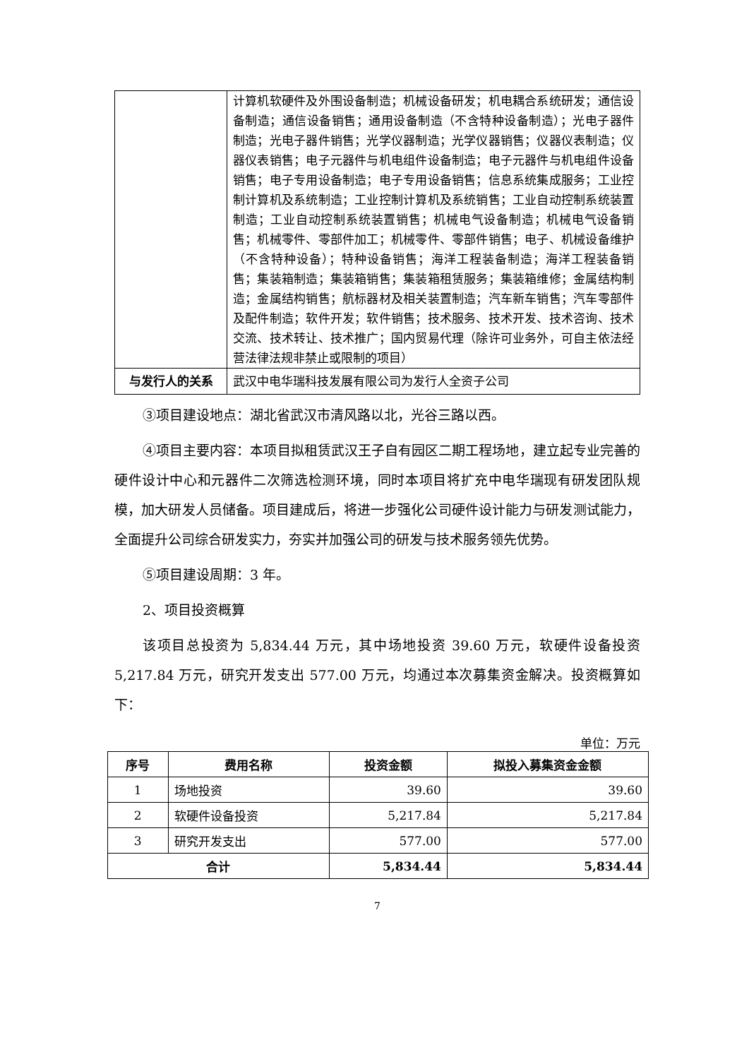| | 计算机软硬件及外围设备制造；机械设备研发；机电耦合系统研发；通信设备制造；通信设备销售；通用设备制造（不含特种设备制造）；光电子器件制造；光电子器件销售；光学仪器制造；光学仪器销售；仪器仪表制造；仪器仪表销售；电子元器件与机电组件设备制造；电子元器件与机电组件设备销售；电子专用设备制造；电子专用设备销售；信息系统集成服务；工业控制计算机及系统制造；工业控制计算机及系统销售；工业自动控制系统装置制造；工业自动控制系统装置销售；机械电气设备制造；机械电气设备销售；机械零件、零部件加工；机械零件、零部件销售；电子、机械设备维护（不含特种设备）；特种设备销售；海洋工程装备制造；海洋工程装备销售；集装箱制造；集装箱销售；集装箱租赁服务；集装箱维修；金属结构制造；金属结构销售；航标器材及相关装置制造；汽车新车销售；汽车零部件及配件制造；软件开发；软件销售；技术服务、技术开发、技术咨询、技术交流、技术转让、技术推广；国内贸易代理（除许可业务外，可自主依法经营法律法规非禁止或限制的项目） |
| 与发行人的关系 | 武汉中电华瑞科技发展有限公司为发行人全资子公司 |
③项目建设地点：湖北省武汉市清风路以北，光谷三路以西。
④项目主要内容：本项目拟租赁武汉王子自有园区二期工程场地，建立起专业完善的硬件设计中心和元器件二次筛选检测环境，同时本项目将扩充中电华瑞现有研发团队规模，加大研发人员储备。项目建成后，将进一步强化公司硬件设计能力与研发测试能力，全面提升公司综合研发实力，夯实并加强公司的研发与技术服务领先优势。
⑤项目建设周期：3 年。
2、项目投资概算
该项目总投资为 5,834.44 万元，其中场地投资 39.60 万元，软硬件设备投资 5,217.84 万元，研究开发支出 577.00 万元，均通过本次募集资金解决。投资概算如下：
单位：万元
| 序号 | 费用名称 | 投资金额 | 拟投入募集资金金额 |
| --- | --- | --- | --- |
| 1 | 场地投资 | 39.60 | 39.60 |
| 2 | 软硬件设备投资 | 5,217.84 | 5,217.84 |
| 3 | 研究开发支出 | 577.00 | 577.00 |
| 合计 | | 5,834.44 | 5,834.44 |
7